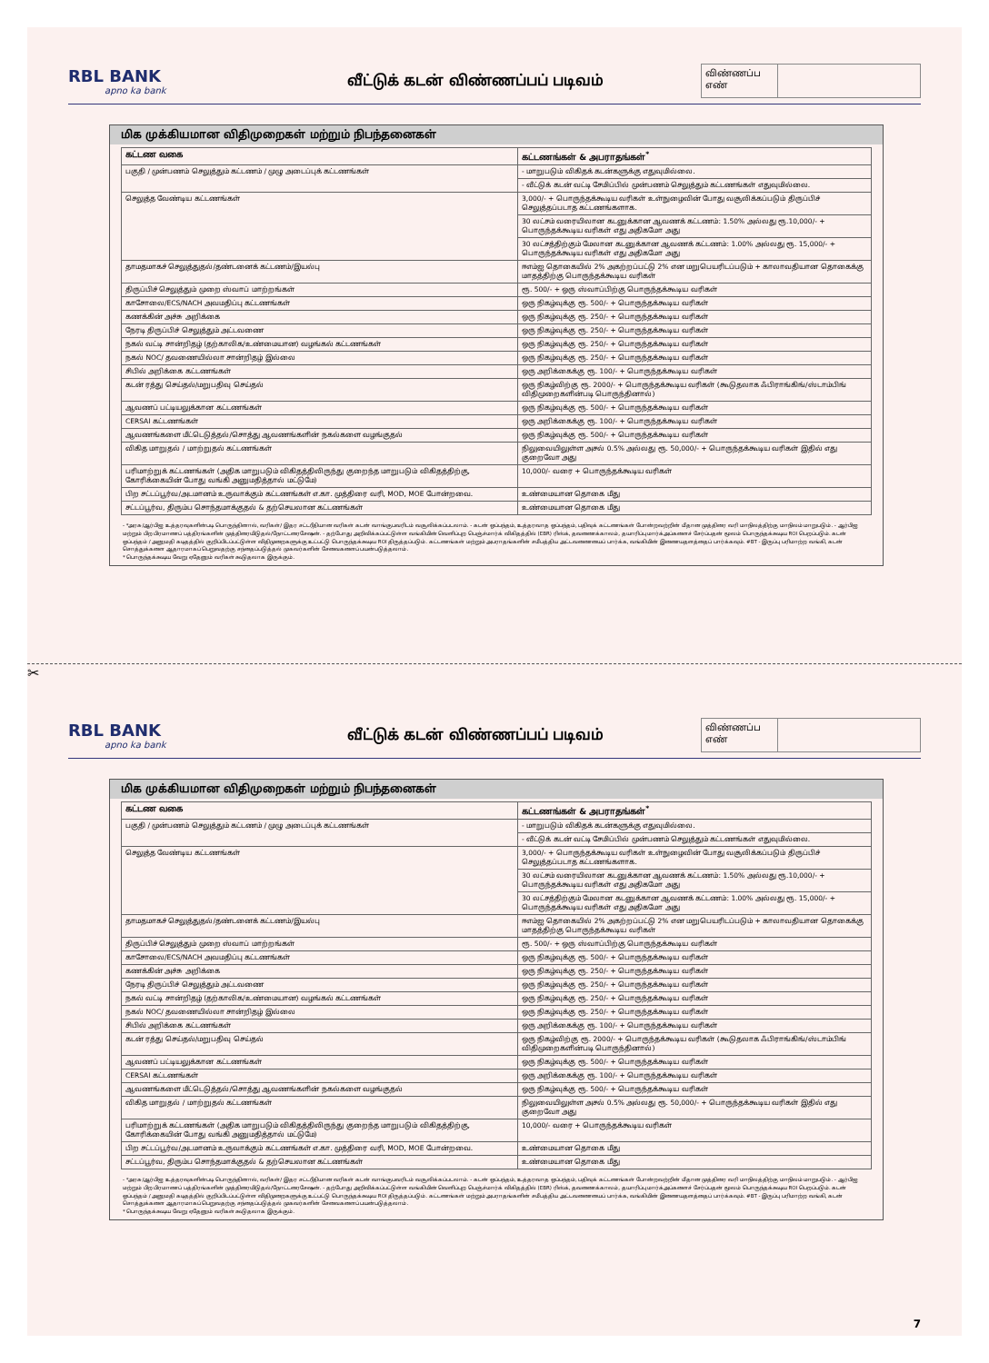RBL BANK
apno ka bank
வீட்டுக் கடன் விண்ணப்பப் படிவம்
விண்ணப்ப எண்
மிக முக்கியமான விதிமுறைகள் மற்றும் நிபந்தனைகள்
| கட்டண வகை | கட்டணங்கள் & அபராதங்கள்<sup>*</sup> |
| --- | --- |
| பகுதி / முன்பணம் செலுத்தும் கட்டணம் / முழு அடைப்புக் கட்டணங்கள் | - மாறுபடும் விகிதக் கடன்களுக்கு எதுவுமில்லை. |
| | - வீட்டுக் கடன் வட்டி சேமிப்பில் முன்பணம் செலுத்தும் கட்டணங்கள் எதுவுமில்லை. |
| செலுத்த வேண்டிய கட்டணங்கள் | 3,000/- + பொருந்தக்கூடிய வரிகள் உள்நுழைவின் போது வசூலிக்கப்படும் திருப்பிச் செலுத்தப்படாத கட்டணங்களாக. |
| | 30 லட்சம் வரையிலான கடனுக்கான ஆவணக் கட்டணம்: 1.50% அல்லது ரூ.10,000/- + பொருந்தக்கூடிய வரிகள் எது அதிகமோ அது |
| | 30 லட்சத்திற்கும் மேலான கடனுக்கான ஆவணக் கட்டணம்: 1.00% அல்லது ரூ. 15,000/- + பொருந்தக்கூடிய வரிகள் எது அதிகமோ அது |
| தாமதமாகச் செலுத்துதல்/தண்டனைக் கட்டணம்/இயல்பு | ஈஎம்ஐ தொகையில் 2% அகற்றப்பட்டு 2% என மறுபெயரிடப்படும் + காலாவதியான தொகைக்கு மாதத்திற்கு பொருந்தக்கூடிய வரிகள் |
| திருப்பிச் செலுத்தும் முறை ஸ்வாப் மாற்றங்கள் | ரூ. 500/- + ஒரு ஸ்வாப்பிற்கு பொருந்தக்கூடிய வரிகள் |
| காசோலை/ECS/NACH அவமதிப்பு கட்டணங்கள் | ஒரு நிகழ்வுக்கு ரூ. 500/- + பொருந்தக்கூடிய வரிகள் |
| கணக்கின் அச்சு அறிக்கை | ஒரு நிகழ்வுக்கு ரூ. 250/- + பொருந்தக்கூடிய வரிகள் |
| நேரடி திருப்பிச் செலுத்தும் அட்டவணை | ஒரு நிகழ்வுக்கு ரூ. 250/- + பொருந்தக்கூடிய வரிகள் |
| நகல் வட்டி சான்றிதழ் (தற்காலிக/உண்மையான) வழங்கல் கட்டணங்கள் | ஒரு நிகழ்வுக்கு ரூ. 250/- + பொருந்தக்கூடிய வரிகள் |
| நகல் NOC/ தவணையில்லா சான்றிதழ் இல்லை | ஒரு நிகழ்வுக்கு ரூ. 250/- + பொருந்தக்கூடிய வரிகள் |
| சிபில் அறிக்கை கட்டணங்கள் | ஒரு அறிக்கைக்கு ரூ. 100/- + பொருந்தக்கூடிய வரிகள் |
| கடன் ரத்து செய்தல்/மறுபதிவு செய்தல் | ஒரு நிகழ்விற்கு ரூ. 2000/- + பொருந்தக்கூடிய வரிகள் (கூடுதலாக ஃபிராங்கிங்/ஸ்டாம்பிங் விதிமுறைகளின்படி பொருந்தினால்) |
| ஆவணப் பட்டியலுக்கான கட்டணங்கள் | ஒரு நிகழ்வுக்கு ரூ. 500/- + பொருந்தக்கூடிய வரிகள் |
| CERSAI கட்டணங்கள் | ஒரு அறிக்கைக்கு ரூ. 100/- + பொருந்தக்கூடிய வரிகள் |
| ஆவணங்களை மீட்டெடுத்தல்/சொத்து ஆவணங்களின் நகல்களை வழங்குதல் | ஒரு நிகழ்வுக்கு ரூ. 500/- + பொருந்தக்கூடிய வரிகள் |
| விகித மாறுதல் / மாற்றுதல் கட்டணங்கள் | நிலுவையிலுள்ள அசல் 0.5% அல்லது ரூ. 50,000/- + பொருந்தக்கூடிய வரிகள் இதில் எது குறைவோ அது |
| பரிமாற்றுக் கட்டணங்கள் (அதிக மாறுபடும் விகிதத்திலிருந்து குறைந்த மாறுபடும் விகிதத்திற்கு, கோரிக்கையின் போது வங்கி அனுமதித்தால் மட்டுமே) | 10,000/- வரை + பொருந்தக்கூடிய வரிகள் |
| பிற சட்டப்பூர்வ/அடமானம் உருவாக்கும் கட்டணங்கள் எ.கா. முத்திரை வரி, MOD, MOE போன்றவை. | உண்மையான தொகை மீது |
| சட்டப்பூர்வ, திரும்ப சொந்தமாக்குதல் & தற்செயலான கட்டணங்கள் | உண்மையான தொகை மீது |
- *அரசு/ஆர்பிஐ உத்தரவுகளின்படி பொருந்தினால், வரிகள்/ இதர சட்டரீதியான வரிகள் கடன் வாங்குபவரிடம் வசூலிக்கப்படலாம். - கடன் ஒப்பந்தம், உத்தரவாத ஒப்பந்தம், பதிவுக் கட்டணங்கள் போன்றவற்றின் மீதான முத்திரை வரி மாநிலத்திற்கு மாநிலம் மாறுபடும். - ஆர்பிஐ மற்றும் பிற பிரமாணப் பத்திரங்களின் முத்திரையிடுதல்/நோட்டரைசேஷன். - தற்போது அறிவிக்கப்பட்டுள்ள வங்கியின் வெளிப்புற பெஞ்ச்மார்க் விகிதத்தில் (EBR) ரிஸ்க், தவணைக்காலம், தயாரிப்பு மார்க்அப்களைச் சேர்ப்பதன் மூலம் பொருந்தக்கூடிய ROI பெறப்படும். கடன் ஒப்பந்தம் / அனுமதி கடிதத்தில் குறிப்பிடப்பட்டுள்ள விதிமுறைகளுக்கு உட்பட்டு பொருந்தக்கூடிய ROI திருத்தப்படும். கட்டணங்கள் மற்றும் அபராதங்களின் சமீபத்திய அட்டவணையைப் பார்க்க, வங்கியின் இணையதளத்தைப் பார்க்கவும். #BT - இருப்பு பரிமாற்ற வங்கி, கடன் சொத்துக்களை ஆதாரமாகப் பெறுவதற்கு சந்தைப்படுத்தல் முகவர்களின் சேவைகளைப் பயன்படுத்தலாம்.
* பொருந்தக்கூடிய வேறு ஏதேனும் வரிகள் கூடுதலாக இருக்கும்.
✂
RBL BANK
apno ka bank
வீட்டுக் கடன் விண்ணப்பப் படிவம்
விண்ணப்ப எண்
மிக முக்கியமான விதிமுறைகள் மற்றும் நிபந்தனைகள்
| கட்டண வகை | கட்டணங்கள் & அபராதங்கள்<sup>*</sup> |
| --- | --- |
| பகுதி / முன்பணம் செலுத்தும் கட்டணம் / முழு அடைப்புக் கட்டணங்கள் | - மாறுபடும் விகிதக் கடன்களுக்கு எதுவுமில்லை. |
| | - வீட்டுக் கடன் வட்டி சேமிப்பில் முன்பணம் செலுத்தும் கட்டணங்கள் எதுவுமில்லை. |
| செலுத்த வேண்டிய கட்டணங்கள் | 3,000/- + பொருந்தக்கூடிய வரிகள் உள்நுழைவின் போது வசூலிக்கப்படும் திருப்பிச் செலுத்தப்படாத கட்டணங்களாக. |
| | 30 லட்சம் வரையிலான கடனுக்கான ஆவணக் கட்டணம்: 1.50% அல்லது ரூ.10,000/- + பொருந்தக்கூடிய வரிகள் எது அதிகமோ அது |
| | 30 லட்சத்திற்கும் மேலான கடனுக்கான ஆவணக் கட்டணம்: 1.00% அல்லது ரூ. 15,000/- + பொருந்தக்கூடிய வரிகள் எது அதிகமோ அது |
| தாமதமாகச் செலுத்துதல்/தண்டனைக் கட்டணம்/இயல்பு | ஈஎம்ஐ தொகையில் 2% அகற்றப்பட்டு 2% என மறுபெயரிடப்படும் + காலாவதியான தொகைக்கு மாதத்திற்கு பொருந்தக்கூடிய வரிகள் |
| திருப்பிச் செலுத்தும் முறை ஸ்வாப் மாற்றங்கள் | ரூ. 500/- + ஒரு ஸ்வாப்பிற்கு பொருந்தக்கூடிய வரிகள் |
| காசோலை/ECS/NACH அவமதிப்பு கட்டணங்கள் | ஒரு நிகழ்வுக்கு ரூ. 500/- + பொருந்தக்கூடிய வரிகள் |
| கணக்கின் அச்சு அறிக்கை | ஒரு நிகழ்வுக்கு ரூ. 250/- + பொருந்தக்கூடிய வரிகள் |
| நேரடி திருப்பிச் செலுத்தும் அட்டவணை | ஒரு நிகழ்வுக்கு ரூ. 250/- + பொருந்தக்கூடிய வரிகள் |
| நகல் வட்டி சான்றிதழ் (தற்காலிக/உண்மையான) வழங்கல் கட்டணங்கள் | ஒரு நிகழ்வுக்கு ரூ. 250/- + பொருந்தக்கூடிய வரிகள் |
| நகல் NOC/ தவணையில்லா சான்றிதழ் இல்லை | ஒரு நிகழ்வுக்கு ரூ. 250/- + பொருந்தக்கூடிய வரிகள் |
| சிபில் அறிக்கை கட்டணங்கள் | ஒரு அறிக்கைக்கு ரூ. 100/- + பொருந்தக்கூடிய வரிகள் |
| கடன் ரத்து செய்தல்/மறுபதிவு செய்தல் | ஒரு நிகழ்விற்கு ரூ. 2000/- + பொருந்தக்கூடிய வரிகள் (கூடுதலாக ஃபிராங்கிங்/ஸ்டாம்பிங் விதிமுறைகளின்படி பொருந்தினால்) |
| ஆவணப் பட்டியலுக்கான கட்டணங்கள் | ஒரு நிகழ்வுக்கு ரூ. 500/- + பொருந்தக்கூடிய வரிகள் |
| CERSAI கட்டணங்கள் | ஒரு அறிக்கைக்கு ரூ. 100/- + பொருந்தக்கூடிய வரிகள் |
| ஆவணங்களை மீட்டெடுத்தல்/சொத்து ஆவணங்களின் நகல்களை வழங்குதல் | ஒரு நிகழ்வுக்கு ரூ. 500/- + பொருந்தக்கூடிய வரிகள் |
| விகித மாறுதல் / மாற்றுதல் கட்டணங்கள் | நிலுவையிலுள்ள அசல் 0.5% அல்லது ரூ. 50,000/- + பொருந்தக்கூடிய வரிகள் இதில் எது குறைவோ அது |
| பரிமாற்றுக் கட்டணங்கள் (அதிக மாறுபடும் விகிதத்திலிருந்து குறைந்த மாறுபடும் விகிதத்திற்கு, கோரிக்கையின் போது வங்கி அனுமதித்தால் மட்டுமே) | 10,000/- வரை + பொருந்தக்கூடிய வரிகள் |
| பிற சட்டப்பூர்வ/அடமானம் உருவாக்கும் கட்டணங்கள் எ.கா. முத்திரை வரி, MOD, MOE போன்றவை. | உண்மையான தொகை மீது |
| சட்டப்பூர்வ, திரும்ப சொந்தமாக்குதல் & தற்செயலான கட்டணங்கள் | உண்மையான தொகை மீது |
- *அரசு/ஆர்பிஐ உத்தரவுகளின்படி பொருந்தினால், வரிகள்/ இதர சட்டரீதியான வரிகள் கடன் வாங்குபவரிடம் வசூலிக்கப்படலாம். - கடன் ஒப்பந்தம், உத்தரவாத ஒப்பந்தம், பதிவுக் கட்டணங்கள் போன்றவற்றின் மீதான முத்திரை வரி மாநிலத்திற்கு மாநிலம் மாறுபடும். - ஆர்பிஐ மற்றும் பிற பிரமாணப் பத்திரங்களின் முத்திரையிடுதல்/நோட்டரைசேஷன். - தற்போது அறிவிக்கப்பட்டுள்ள வங்கியின் வெளிப்புற பெஞ்ச்மார்க் விகிதத்தில் (EBR) ரிஸ்க், தவணைக்காலம், தயாரிப்பு மார்க்அப்களைச் சேர்ப்பதன் மூலம் பொருந்தக்கூடிய ROI பெறப்படும். கடன் ஒப்பந்தம் / அனுமதி கடிதத்தில் குறிப்பிடப்பட்டுள்ள விதிமுறைகளுக்கு உட்பட்டு பொருந்தக்கூடிய ROI திருத்தப்படும். கட்டணங்கள் மற்றும் அபராதங்களின் சமீபத்திய அட்டவணையைப் பார்க்க, வங்கியின் இணையதளத்தைப் பார்க்கவும். #BT - இருப்பு பரிமாற்ற வங்கி, கடன் சொத்துக்களை ஆதாரமாகப் பெறுவதற்கு சந்தைப்படுத்தல் முகவர்களின் சேவைகளைப் பயன்படுத்தலாம்.
* பொருந்தக்கூடிய வேறு ஏதேனும் வரிகள் கூடுதலாக இருக்கும்.
7